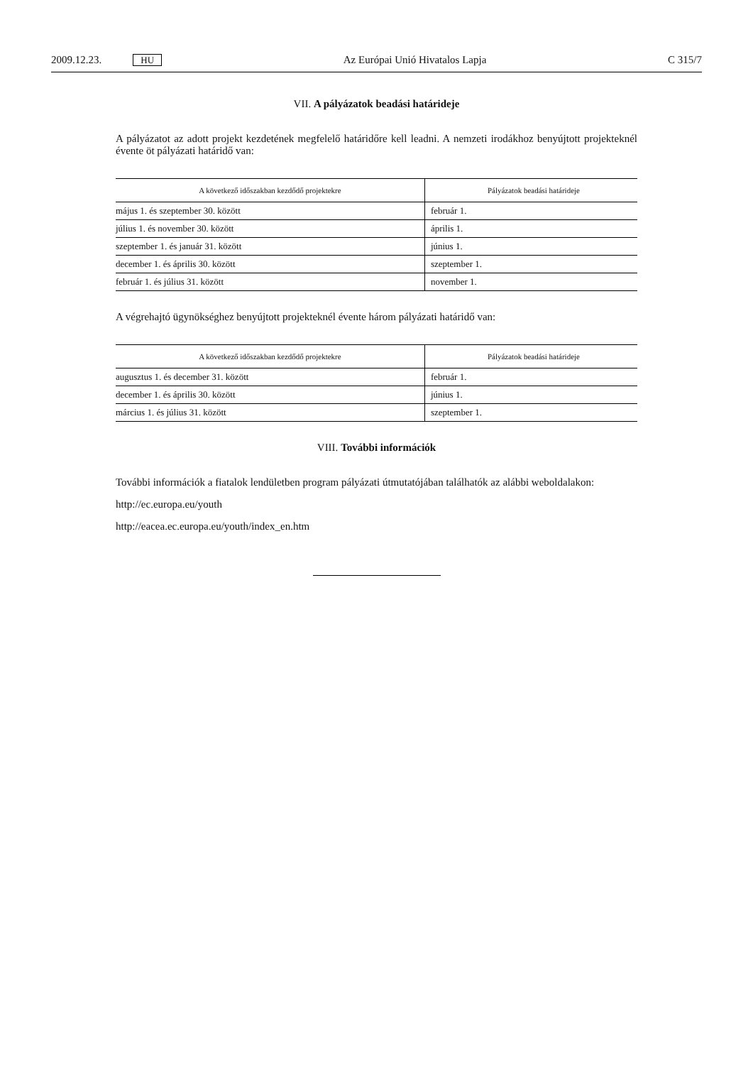2009.12.23. HU Az Európai Unió Hivatalos Lapja C 315/7
VII. A pályázatok beadási határideje
A pályázatot az adott projekt kezdetének megfelelő határidőre kell leadni. A nemzeti irodákhoz benyújtott projekteknél évente öt pályázati határidő van:
| A következő időszakban kezdődő projektekre | Pályázatok beadási határideje |
| --- | --- |
| május 1. és szeptember 30. között | február 1. |
| július 1. és november 30. között | április 1. |
| szeptember 1. és január 31. között | június 1. |
| december 1. és április 30. között | szeptember 1. |
| február 1. és július 31. között | november 1. |
A végrehajtó ügynökséghez benyújtott projekteknél évente három pályázati határidő van:
| A következő időszakban kezdődő projektekre | Pályázatok beadási határideje |
| --- | --- |
| augusztus 1. és december 31. között | február 1. |
| december 1. és április 30. között | június 1. |
| március 1. és július 31. között | szeptember 1. |
VIII. További információk
További információk a fiatalok lendületben program pályázati útmutatójában találhatók az alábbi weboldalakon:
http://ec.europa.eu/youth
http://eacea.ec.europa.eu/youth/index_en.htm